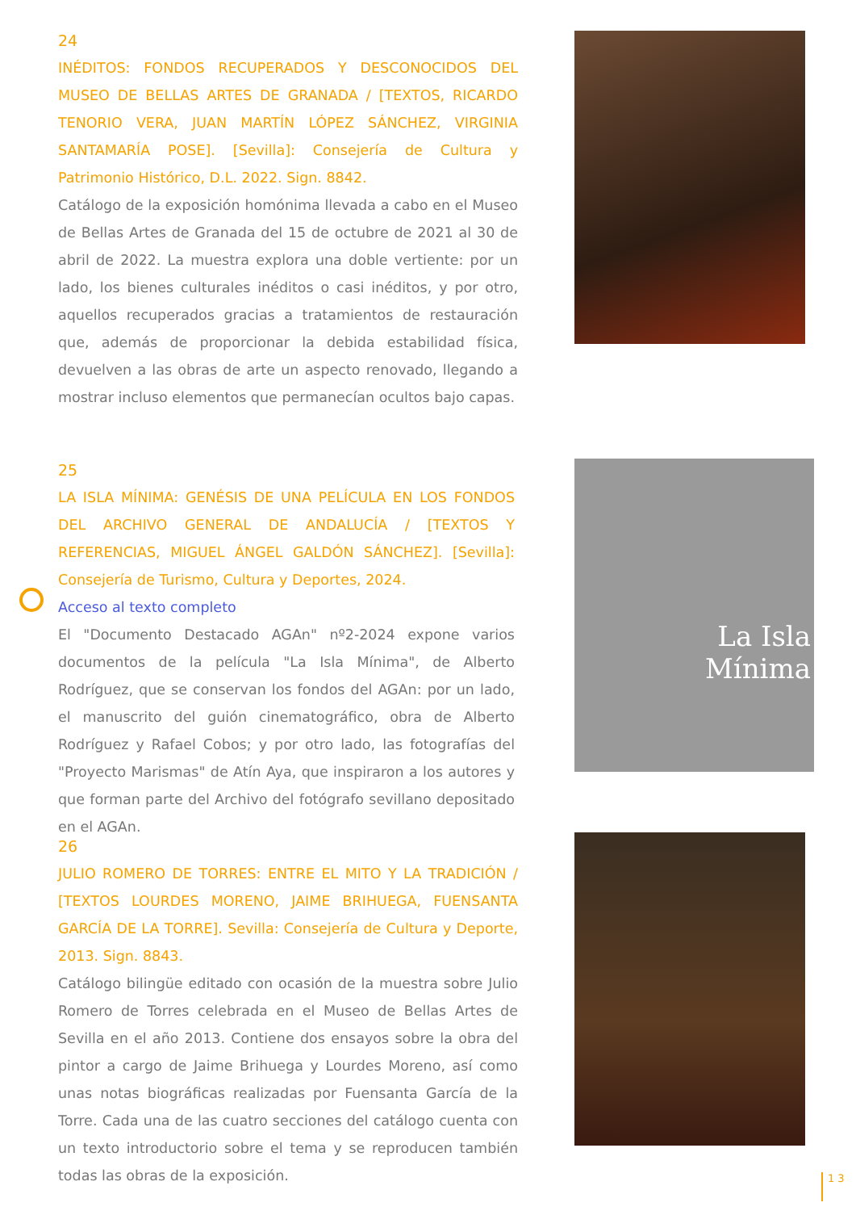24
INÉDITOS: FONDOS RECUPERADOS Y DESCONOCIDOS DEL MUSEO DE BELLAS ARTES DE GRANADA / [TEXTOS, RICARDO TENORIO VERA, JUAN MARTÍN LÓPEZ SÁNCHEZ, VIRGINIA SANTAMARÍA POSE]. [Sevilla]: Consejería de Cultura y Patrimonio Histórico, D.L. 2022. Sign. 8842.
Catálogo de la exposición homónima llevada a cabo en el Museo de Bellas Artes de Granada del 15 de octubre de 2021 al 30 de abril de 2022. La muestra explora una doble vertiente: por un lado, los bienes culturales inéditos o casi inéditos, y por otro, aquellos recuperados gracias a tratamientos de restauración que, además de proporcionar la debida estabilidad física, devuelven a las obras de arte un aspecto renovado, llegando a mostrar incluso elementos que permanecían ocultos bajo capas.
25
LA ISLA MÍNIMA: GENÉSIS DE UNA PELÍCULA EN LOS FONDOS DEL ARCHIVO GENERAL DE ANDALUCÍA / [TEXTOS Y REFERENCIAS, MIGUEL ÁNGEL GALDÓN SÁNCHEZ]. [Sevilla]: Consejería de Turismo, Cultura y Deportes, 2024.
Acceso al texto completo
El "Documento Destacado AGAn" nº2-2024 expone varios documentos de la película "La Isla Mínima", de Alberto Rodríguez, que se conservan los fondos del AGAn: por un lado, el manuscrito del guión cinematográfico, obra de Alberto Rodríguez y Rafael Cobos; y por otro lado, las fotografías del "Proyecto Marismas" de Atín Aya, que inspiraron a los autores y que forman parte del Archivo del fotógrafo sevillano depositado en el AGAn.
La Isla
Mínima
26
JULIO ROMERO DE TORRES: ENTRE EL MITO Y LA TRADICIÓN / [TEXTOS LOURDES MORENO, JAIME BRIHUEGA, FUENSANTA GARCÍA DE LA TORRE]. Sevilla: Consejería de Cultura y Deporte, 2013. Sign. 8843.
Catálogo bilingüe editado con ocasión de la muestra sobre Julio Romero de Torres celebrada en el Museo de Bellas Artes de Sevilla en el año 2013. Contiene dos ensayos sobre la obra del pintor a cargo de Jaime Brihuega y Lourdes Moreno, así como unas notas biográficas realizadas por Fuensanta García de la Torre. Cada una de las cuatro secciones del catálogo cuenta con un texto introductorio sobre el tema y se reproducen también todas las obras de la exposición.
13